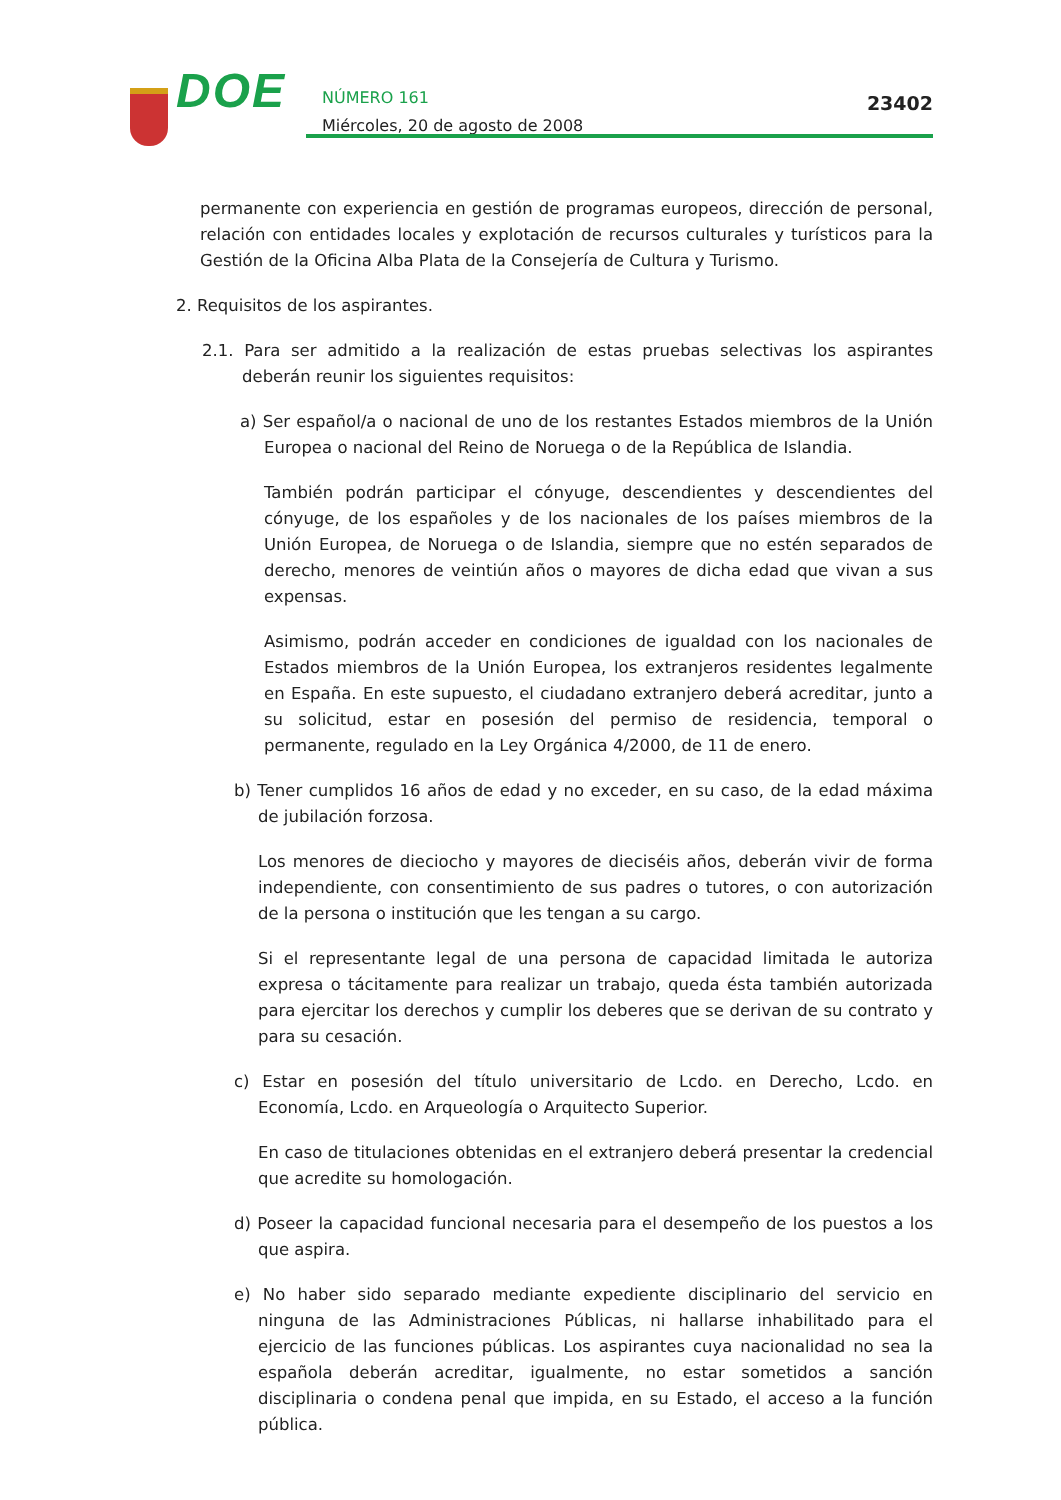DOE
NÚMERO 161
Miércoles, 20 de agosto de 2008
23402
permanente con experiencia en gestión de programas europeos, dirección de personal, relación con entidades locales y explotación de recursos culturales y turísticos para la Gestión de la Oficina Alba Plata de la Consejería de Cultura y Turismo.
2. Requisitos de los aspirantes.
2.1. Para ser admitido a la realización de estas pruebas selectivas los aspirantes deberán reunir los siguientes requisitos:
a) Ser español/a o nacional de uno de los restantes Estados miembros de la Unión Europea o nacional del Reino de Noruega o de la República de Islandia.
También podrán participar el cónyuge, descendientes y descendientes del cónyuge, de los españoles y de los nacionales de los países miembros de la Unión Europea, de Noruega o de Islandia, siempre que no estén separados de derecho, menores de veintiún años o mayores de dicha edad que vivan a sus expensas.
Asimismo, podrán acceder en condiciones de igualdad con los nacionales de Estados miembros de la Unión Europea, los extranjeros residentes legalmente en España. En este supuesto, el ciudadano extranjero deberá acreditar, junto a su solicitud, estar en posesión del permiso de residencia, temporal o permanente, regulado en la Ley Orgánica 4/2000, de 11 de enero.
b) Tener cumplidos 16 años de edad y no exceder, en su caso, de la edad máxima de jubilación forzosa.
Los menores de dieciocho y mayores de dieciséis años, deberán vivir de forma independiente, con consentimiento de sus padres o tutores, o con autorización de la persona o institución que les tengan a su cargo.
Si el representante legal de una persona de capacidad limitada le autoriza expresa o tácitamente para realizar un trabajo, queda ésta también autorizada para ejercitar los derechos y cumplir los deberes que se derivan de su contrato y para su cesación.
c) Estar en posesión del título universitario de Lcdo. en Derecho, Lcdo. en Economía, Lcdo. en Arqueología o Arquitecto Superior.
En caso de titulaciones obtenidas en el extranjero deberá presentar la credencial que acredite su homologación.
d) Poseer la capacidad funcional necesaria para el desempeño de los puestos a los que aspira.
e) No haber sido separado mediante expediente disciplinario del servicio en ninguna de las Administraciones Públicas, ni hallarse inhabilitado para el ejercicio de las funciones públicas. Los aspirantes cuya nacionalidad no sea la española deberán acreditar, igualmente, no estar sometidos a sanción disciplinaria o condena penal que impida, en su Estado, el acceso a la función pública.